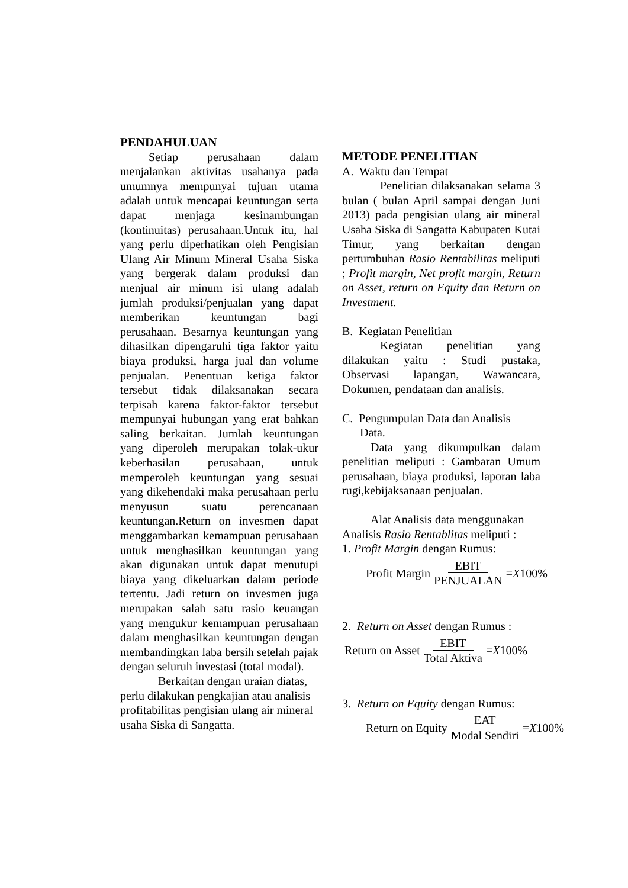PENDAHULUAN
Setiap perusahaan dalam menjalankan aktivitas usahanya pada umumnya mempunyai tujuan utama adalah untuk mencapai keuntungan serta dapat menjaga kesinambungan (kontinuitas) perusahaan.Untuk itu, hal yang perlu diperhatikan oleh Pengisian Ulang Air Minum Mineral Usaha Siska yang bergerak dalam produksi dan menjual air minum isi ulang adalah jumlah produksi/penjualan yang dapat memberikan keuntungan bagi perusahaan. Besarnya keuntungan yang dihasilkan dipengaruhi tiga faktor yaitu biaya produksi, harga jual dan volume penjualan. Penentuan ketiga faktor tersebut tidak dilaksanakan secara terpisah karena faktor-faktor tersebut mempunyai hubungan yang erat bahkan saling berkaitan. Jumlah keuntungan yang diperoleh merupakan tolak-ukur keberhasilan perusahaan, untuk memperoleh keuntungan yang sesuai yang dikehendaki maka perusahaan perlu menyusun suatu perencanaan keuntungan.Return on invesmen dapat menggambarkan kemampuan perusahaan untuk menghasilkan keuntungan yang akan digunakan untuk dapat menutupi biaya yang dikeluarkan dalam periode tertentu. Jadi return on invesmen juga merupakan salah satu rasio keuangan yang mengukur kemampuan perusahaan dalam menghasilkan keuntungan dengan membandingkan laba bersih setelah pajak dengan seluruh investasi (total modal).
Berkaitan dengan uraian diatas, perlu dilakukan pengkajian atau analisis profitabilitas pengisian ulang air mineral usaha Siska di Sangatta.
METODE PENELITIAN
A. Waktu dan Tempat
Penelitian dilaksanakan selama 3 bulan ( bulan April sampai dengan Juni 2013) pada pengisian ulang air mineral Usaha Siska di Sangatta Kabupaten Kutai Timur, yang berkaitan dengan pertumbuhan Rasio Rentabilitas meliputi ; Profit margin, Net profit margin, Return on Asset, return on Equity dan Return on Investment.
B. Kegiatan Penelitian
Kegiatan penelitian yang dilakukan yaitu : Studi pustaka, Observasi lapangan, Wawancara, Dokumen, pendataan dan analisis.
C. Pengumpulan Data dan Analisis
Data.
Data yang dikumpulkan dalam penelitian meliputi : Gambaran Umum perusahaan, biaya produksi, laporan laba rugi,kebijaksanaan penjualan.
Alat Analisis data menggunakan Analisis Rasio Rentablitas meliputi :
1. Profit Margin dengan Rumus:
Profit Margin EBIT PENJUALAN = X 100%
2. Return on Asset dengan Rumus :
Return on Asset EBIT Total Aktiva = X 100%
3. Return on Equity dengan Rumus:
Return on Equity EAT Modal Sendiri = X 100%